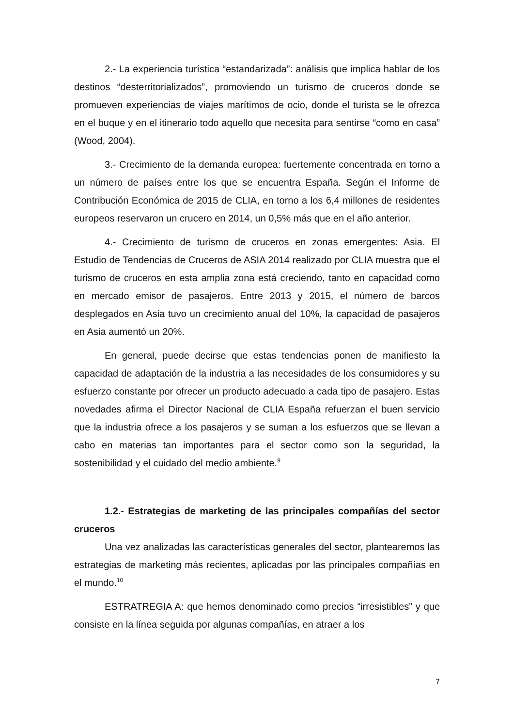2.- La experiencia turística “estandarizada”: análisis que implica hablar de los destinos “desterritorializados”, promoviendo un turismo de cruceros donde se promueven experiencias de viajes marítimos de ocio, donde el turista se le ofrezca en el buque y en el itinerario todo aquello que necesita para sentirse “como en casa” (Wood, 2004).
3.- Crecimiento de la demanda europea: fuertemente concentrada en torno a un número de países entre los que se encuentra España. Según el Informe de Contribución Económica de 2015 de CLIA, en torno a los 6,4 millones de residentes europeos reservaron un crucero en 2014, un 0,5% más que en el año anterior.
4.- Crecimiento de turismo de cruceros en zonas emergentes: Asia. El Estudio de Tendencias de Cruceros de ASIA 2014 realizado por CLIA muestra que el turismo de cruceros en esta amplia zona está creciendo, tanto en capacidad como en mercado emisor de pasajeros. Entre 2013 y 2015, el número de barcos desplegados en Asia tuvo un crecimiento anual del 10%, la capacidad de pasajeros en Asia aumentó un 20%.
En general, puede decirse que estas tendencias ponen de manifiesto la capacidad de adaptación de la industria a las necesidades de los consumidores y su esfuerzo constante por ofrecer un producto adecuado a cada tipo de pasajero. Estas novedades afirma el Director Nacional de CLIA España refuerzan el buen servicio que la industria ofrece a los pasajeros y se suman a los esfuerzos que se llevan a cabo en materias tan importantes para el sector como son la seguridad, la sostenibilidad y el cuidado del medio ambiente.<sup>9</sup>
1.2.- Estrategias de marketing de las principales compañías del sector cruceros
Una vez analizadas las características generales del sector, plantearemos las estrategias de marketing más recientes, aplicadas por las principales compañías en el mundo.<sup>10</sup>
ESTRATREGIA A: que hemos denominado como precios “irresistibles” y que consiste en la línea seguida por algunas compañías, en atraer a los
7